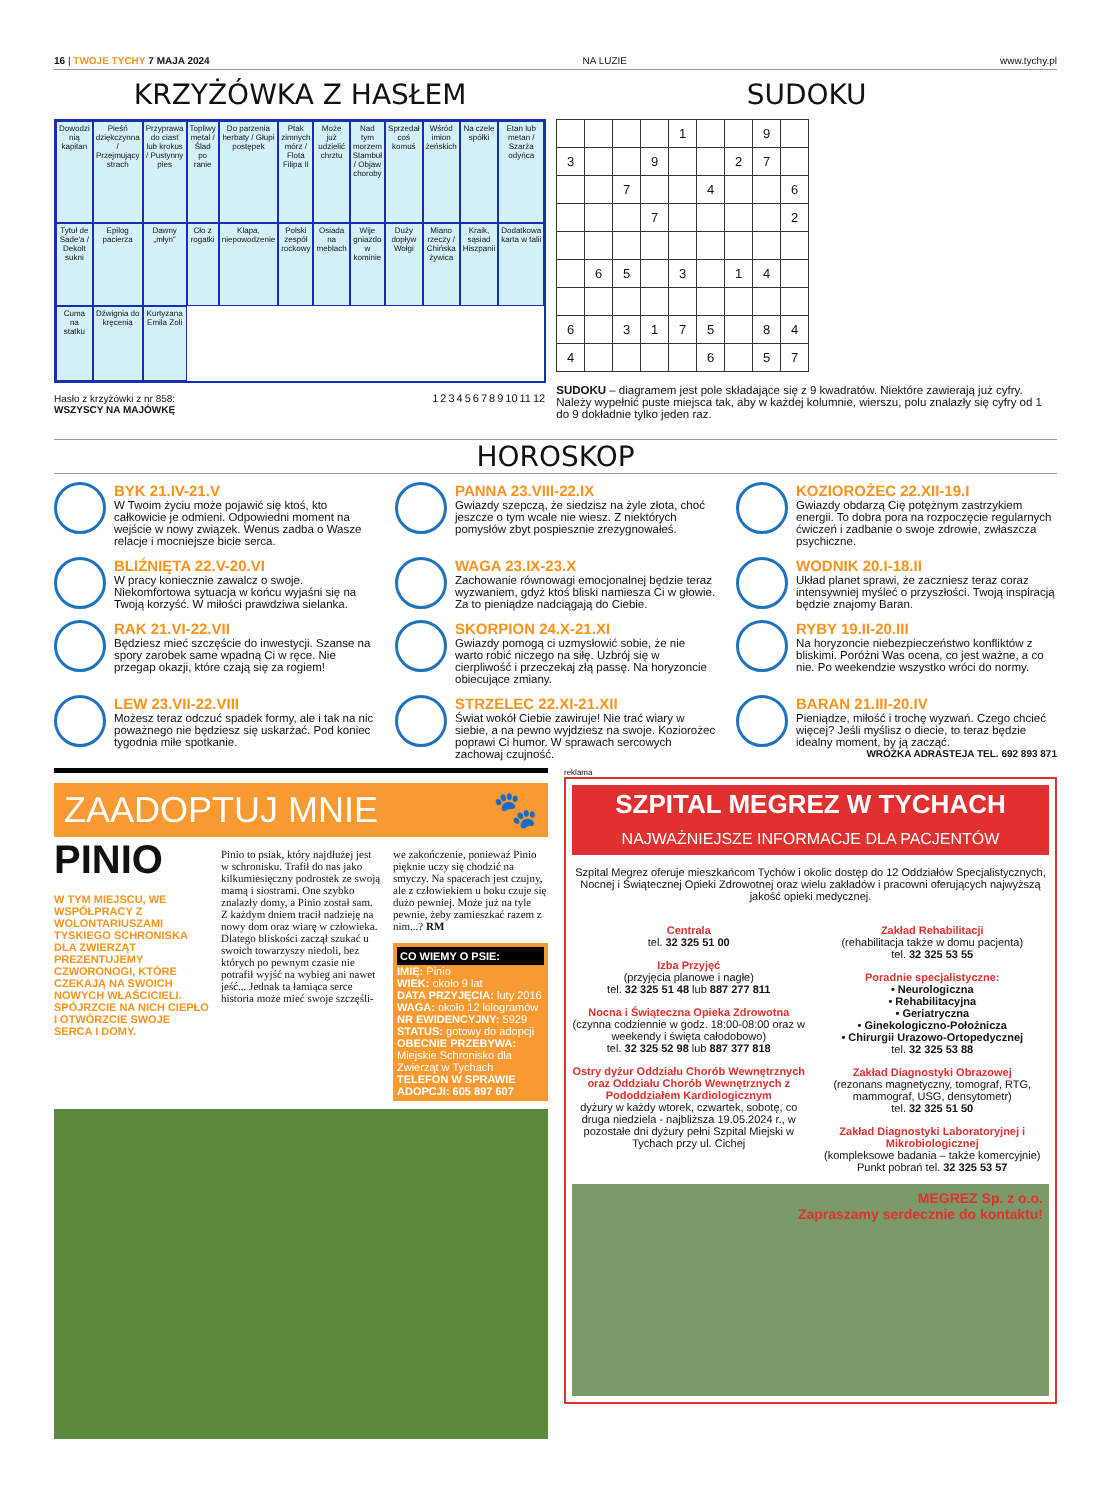16 | TWOJE TYCHY 7 MAJA 2024 NA LUZIE www.tychy.pl
KRZYŻÓWKA Z HASŁEM
Dowodzi nią kapitan
Pieśń dziękczynna / Przejmujący strach
Przyprawa do ciast lub krokus / Pustynny pies
Topliwy metal / Ślad po ranie
Do parzenia herbaty / Głupi postępek
Ptak zimnych mórz / Flota Filipa II
Może już udzielić chrztu
Nad tym morzem Stambuł / Objaw choroby
Sprzedał coś komuś
Wśród imion żeńskich
Na czele spółki
Etan lub metan / Szarża odyńca
Tytuł de Sade'a / Dekolt sukni
Epilog pacierza
Dawny „młyn”
Cło z rogatki
Klapa, niepowodzenie
Polski zespół rockowy
Osiada na meblach
Wije gniazdo w kominie
Duży dopływ Wołgi
Miano rzeczy / Chińska żywica
Kraik, sąsiad Hiszpanii
Dodatkowa karta w talii
Cuma na statku
Dźwignia do kręcenia
Kurtyzana Emila Zoli
| 1 | 2 | 3 | 4 | 5 | 6 | 7 | 8 | 9 | 10 | 11 | 12 |
Hasło z krzyżówki z nr 858:
WSZYSCY NA MAJÓWKĘ
SUDOKU
| | | | | 1 | | | 9 | |
| 3 | | | 9 | | | 2 | 7 | |
| | | 7 | | | 4 | | | 6 |
| | | | 7 | | | | | 2 |
| | 6 | 5 | | 3 | | 1 | 4 | |
| 6 | | 3 | 1 | 7 | 5 | | 8 | 4 |
| 4 | | | | | 6 | | 5 | 7 |
SUDOKU – diagramem jest pole składające się z 9 kwadratów. Niektóre zawierają już cyfry. Należy wypełnić puste miejsca tak, aby w każdej kolumnie, wierszu, polu znalazły się cyfry od 1 do 9 dokładnie tylko jeden raz.
HOROSKOP
BYK 21.IV-21.V
W Twoim życiu może pojawić się ktoś, kto całkowicie je odmieni. Odpowiedni moment na wejście w nowy związek. Wenus zadba o Wasze relacje i mocniejsze bicie serca.
PANNA 23.VIII-22.IX
Gwiazdy szepczą, że siedzisz na żyle złota, choć jeszcze o tym wcale nie wiesz. Z niektórych pomysłów zbyt pospiesznie zrezygnowałeś.
KOZIOROŻEC 22.XII-19.I
Gwiazdy obdarzą Cię potężnym zastrzykiem energii. To dobra pora na rozpoczęcie regularnych ćwiczeń i zadbanie o swoje zdrowie, zwłaszcza psychiczne.
BLIŹNIĘTA 22.V-20.VI
W pracy koniecznie zawalcz o swoje. Niekomfortowa sytuacja w końcu wyjaśni się na Twoją korzyść. W miłości prawdziwa sielanka.
WAGA 23.IX-23.X
Zachowanie równowagi emocjonalnej będzie teraz wyzwaniem, gdyż ktoś bliski namiesza Ci w głowie. Za to pieniądze nadciągają do Ciebie.
WODNIK 20.I-18.II
Układ planet sprawi, że zaczniesz teraz coraz intensywniej myśleć o przyszłości. Twoją inspiracją będzie znajomy Baran.
RAK 21.VI-22.VII
Będziesz mieć szczęście do inwestycji. Szanse na spory zarobek same wpadną Ci w ręce. Nie przegap okazji, które czają się za rogiem!
SKORPION 24.X-21.XI
Gwiazdy pomogą ci uzmysłowić sobie, że nie warto robić niczego na siłę. Uzbrój się w cierpliwość i przeczekaj złą passę. Na horyzoncie obiecujące zmiany.
RYBY 19.II-20.III
Na horyzoncie niebezpieczeństwo konfliktów z bliskimi. Poróżni Was ocena, co jest ważne, a co nie. Po weekendzie wszystko wróci do normy.
LEW 23.VII-22.VIII
Możesz teraz odczuć spadek formy, ale i tak na nic poważnego nie będziesz się uskarżać. Pod koniec tygodnia miłe spotkanie.
STRZELEC 22.XI-21.XII
Świat wokół Ciebie zawiruje! Nie trać wiary w siebie, a na pewno wyjdziesz na swoje. Koziorożec poprawi Ci humor. W sprawach sercowych zachowaj czujność.
BARAN 21.III-20.IV
Pieniądze, miłość i trochę wyzwań. Czego chcieć więcej? Jeśli myślisz o diecie, to teraz będzie idealny moment, by ją zacząć.
WRÓŻKA ADRASTEJA TEL. 692 893 871
ZAADOPTUJ MNIE 🐾
PINIO
W TYM MIEJSCU, WE WSPÓŁPRACY Z WOLONTARIUSZAMI TYSKIEGO SCHRONISKA DLA ZWIERZĄT PREZENTUJEMY CZWORONOGI, KTÓRE CZEKAJĄ NA SWOICH NOWYCH WŁAŚCICIELI. SPÓJRZCIE NA NICH CIEPŁO I OTWÓRZCIE SWOJE SERCA I DOMY.
Pinio to psiak, który najdłużej jest w schronisku. Trafił do nas jako kilkumiesięczny podrostek ze swoją mamą i siostrami. One szybko znalazły domy, a Pinio został sam. Z każdym dniem tracił nadzieję na nowy dom oraz wiarę w człowieka. Dlatego bliskości zaczął szukać u swoich towarzyszy niedoli, bez których po pewnym czasie nie potrafił wyjść na wybieg ani nawet jeść... Jednak ta łamiąca serce historia może mieć swoje szczęśli-
we zakończenie, ponieważ Pinio pięknie uczy się chodzić na smyczy. Na spacerach jest czujny, ale z człowiekiem u boku czuje się dużo pewniej. Może już na tyle pewnie, żeby zamieszkać razem z nim...? RM
CO WIEMY O PSIE:
IMIĘ: Pinio
WIEK: około 9 lat
DATA PRZYJĘCIA: luty 2016
WAGA: około 12 kilogramów
NR EWIDENCYJNY: 5929
STATUS: gotowy do adopcji
OBECNIE PRZEBYWA: Miejskie Schronisko dla Zwierząt w Tychach
TELEFON W SPRAWIE ADOPCJI: 605 897 607
reklama
SZPITAL MEGREZ W TYCHACH
NAJWAŻNIEJSZE INFORMACJE DLA PACJENTÓW
Szpital Megrez oferuje mieszkańcom Tychów i okolic dostęp do 12 Oddziałów Specjalistycznych, Nocnej i Świątecznej Opieki Zdrowotnej oraz wielu zakładów i pracowni oferujących najwyższą jakość opieki medycznej.
Centrala
tel. 32 325 51 00
Izba Przyjęć
(przyjęcia planowe i nagłe)
tel. 32 325 51 48 lub 887 277 811
Nocna i Świąteczna Opieka Zdrowotna
(czynna codziennie w godz. 18:00-08:00 oraz w weekendy i święta całodobowo)
tel. 32 325 52 98 lub 887 377 818
Ostry dyżur Oddziału Chorób Wewnętrznych oraz Oddziału Chorób Wewnętrznych z Pododdziałem Kardiologicznym
dyżury w każdy wtorek, czwartek, sobotę, co druga niedziela - najbliższa 19.05.2024 r., w pozostałe dni dyżury pełni Szpital Miejski w Tychach przy ul. Cichej
Zakład Rehabilitacji
(rehabilitacja także w domu pacjenta)
tel. 32 325 53 55
Poradnie specjalistyczne:
• Neurologiczna
• Rehabilitacyjna
• Geriatryczna
• Ginekologiczno-Położnicza
• Chirurgii Urazowo-Ortopedycznej
tel. 32 325 53 88
Zakład Diagnostyki Obrazowej
(rezonans magnetyczny, tomograf, RTG, mammograf, USG, densytometr)
tel. 32 325 51 50
Zakład Diagnostyki Laboratoryjnej i Mikrobiologicznej
(kompleksowe badania – także komercyjnie)
Punkt pobrań tel. 32 325 53 57
MEGREZ Sp. z o.o.
Zapraszamy serdecznie do kontaktu!